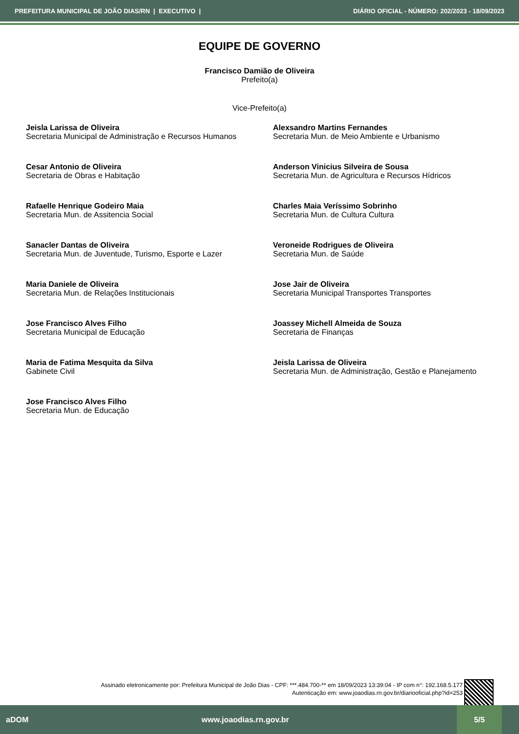PREFEITURA MUNICIPAL DE JOÃO DIAS/RN | EXECUTIVO | DIÁRIO OFICIAL - NÚMERO: 202/2023 - 18/09/2023
EQUIPE DE GOVERNO
Francisco Damião de Oliveira
Prefeito(a)
Vice-Prefeito(a)
Jeisla Larissa de Oliveira
Secretaria Municipal de Administração e Recursos Humanos
Alexsandro Martins Fernandes
Secretaria Mun. de Meio Ambiente e Urbanismo
Cesar Antonio de Oliveira
Secretaria de Obras e Habitação
Anderson Vinicius Silveira de Sousa
Secretaria Mun. de Agricultura e Recursos Hídricos
Rafaelle Henrique Godeiro Maia
Secretaria Mun. de Assitencia Social
Charles Maia Veríssimo Sobrinho
Secretaria Mun. de Cultura Cultura
Sanacler Dantas de Oliveira
Secretaria Mun. de Juventude, Turismo, Esporte e Lazer
Veroneide Rodrigues de Oliveira
Secretaria Mun. de Saúde
Maria Daniele de Oliveira
Secretaria Mun. de Relações Institucionais
Jose Jair de Oliveira
Secretaria Municipal Transportes Transportes
Jose Francisco Alves Filho
Secretaria Municipal de Educação
Joassey Michell Almeida de Souza
Secretaria de Finanças
Maria de Fatima Mesquita da Silva
Gabinete Civil
Jeisla Larissa de Oliveira
Secretaria Mun. de Administração, Gestão e Planejamento
Jose Francisco Alves Filho
Secretaria Mun. de Educação
Assinado eletronicamente por: Prefeitura Municipal de João Dias - CPF: ***.484.700-** em 18/09/2023 13:39:04 - IP com n°: 192.168.5.177
Autenticação em: www.joaodias.rn.gov.br/diariooficial.php?id=253
aDOM www.joaodias.rn.gov.br 5/5